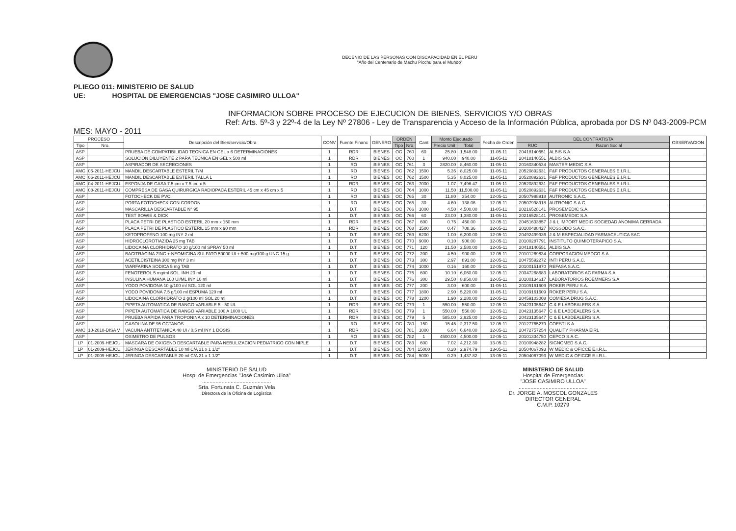DECENIO DE LAS PERSONAS CON DISCAPACIDAD EN EL PERU
"Año del Centenario de Machu Picchu para el Mundo"
PLIEGO 011: MINISTERIO DE SALUD
UE: HOSPITAL DE EMERGENCIAS "JOSE CASIMIRO ULLOA"
INFORMACION SOBRE PROCESO DE EJECUCION DE BIENES, SERVICIOS Y/O OBRAS
Ref: Arts. 5º-3 y 22º-4 de la Ley Nº 27806 - Ley de Transparencia y Acceso de la Información Pública, aprobada por DS Nº 043-2009-PCM
MES: MAYO - 2011
| PROCESO | | Descripción del Bien/servicio/Obra | CONV | Fuente Financ | GENERO | ORDEN | | Cant | Monto Ejecutado | | Fecha de Orden | DEL CONTRATISTA | | OBSERVACION |
| --- | --- | --- | --- | --- | --- | --- | --- | --- | --- | --- | --- | --- | --- | --- |
| Tipo | Nro. | | | | | Tipo | Nro. | | Precio Unit | Total | | RUC | Razon Social | |
| ASP | | PRUEBA DE COMPATIBILIDAD TECNICA EN GEL x 6 DETERMINACIONES | 1 | RDR | BIENES | OC | 760 | 60 | 25.80 | 1,548.00 | 11-05-11 | 20418140551 | ALBIS S.A. | |
| ASP | | SOLUCION DILUYENTE 2 PARA TECNICA EN GEL x 500 ml | 1 | RDR | BIENES | OC | 760 | 1 | 940.00 | 940.00 | 11-05-11 | 20418140551 | ALBIS S.A. | |
| ASP | | ASPIRADOR DE SECRECIONES | 1 | RO | BIENES | OC | 761 | 3 | 2820.00 | 8,460.00 | 11-05-11 | 20160340534 | MASTER MEDIC S.A. | |
| AMC | 06-2011-HEJCU | MANDIL DESCARTABLE ESTERIL T/M | 1 | RO | BIENES | OC | 762 | 1500 | 5.35 | 8,025.00 | 11-05-11 | 20520892631 | F&F PRODUCTOS GENERALES E.I.R.L. | |
| AMC | 06-2011-HEJCU | MANDIL DESCARTABLE ESTERIL TALLA L | 1 | RO | BIENES | OC | 762 | 1500 | 5.35 | 8,025.00 | 11-05-11 | 20520892631 | F&F PRODUCTOS GENERALES E.I.R.L. | |
| AMC | 04-2011-HEJCU | ESPONJA DE GASA 7.5 cm x 7.5 cm x 5 | 1 | RDR | BIENES | OC | 763 | 7000 | 1.07 | 7,496.47 | 11-05-11 | 20520892631 | F&F PRODUCTOS GENERALES E.I.R.L. | |
| AMC | 08-2011-HEJCU | COMPRESA DE GASA QUIRURGICA RADIOPACA ESTERIL 45 cm x 45 cm x 5 | 1 | RO | BIENES | OC | 764 | 1000 | 11.50 | 11,500.00 | 11-05-11 | 20520892631 | F&F PRODUCTOS GENERALES E.I.R.L. | |
| ASP | | FOTOCHECK DE PVC | 1 | RO | BIENES | OC | 765 | 30 | 11.80 | 354.00 | 12-05-11 | 20507998918 | AUTRONIC S.A.C. | |
| ASP | | PORTA FOTOCHECK CON CORDON | 1 | RO | BIENES | OC | 765 | 30 | 4.60 | 138.06 | 12-05-11 | 20507998918 | AUTRONIC S.A.C. | |
| ASP | | MASCARILLA DESCARTABLE N° 95 | 1 | D.T. | BIENES | OC | 766 | 1000 | 4.50 | 4,500.00 | 11-05-11 | 20216528141 | PROSEMEDIC S.A. | |
| ASP | | TEST BOWIE & DICK | 1 | D.T. | BIENES | OC | 766 | 60 | 23.00 | 1,380.00 | 11-05-11 | 20216528141 | PROSEMEDIC S.A. | |
| ASP | | PLACA PETRI DE PLASTICO ESTERIL 20 mm x 150 mm | 1 | RDR | BIENES | OC | 767 | 600 | 0.75 | 450.00 | 12-05-11 | 20451633857 | J & L IMPORT MEDIC SOCIEDAD ANONIMA CERRADA | |
| ASP | | PLACA PETRI DE PLASTICO ESTERIL 15 mm x 90 mm | 1 | RDR | BIENES | OC | 768 | 1500 | 0.47 | 708.36 | 12-05-11 | 20100488427 | KOSSODO S.A.C. | |
| ASP | | KETOPROFENO 100 mg INY 2 ml | 1 | D.T. | BIENES | OC | 769 | 6200 | 1.00 | 6,200.00 | 12-05-11 | 20492499936 | J & M ESPECIALIDAD FARMACEUTICA SAC | |
| ASP | | HIDROCLOROTIAZIDA 25 mg TAB | 1 | D.T. | BIENES | OC | 770 | 9000 | 0.10 | 900.00 | 12-05-11 | 20100287791 | INSTITUTO QUIMIOTERAPICO S.A. | |
| ASP | | LIDOCAINA CLORHIDRATO 10 g/100 ml SPRAY 50 ml | 1 | D.T. | BIENES | OC | 771 | 120 | 21.50 | 2,580.00 | 12-05-11 | 20418140551 | ALBIS S.A. | |
| ASP | | BACITRACINA ZINC + NEOMICINA SULFATO 50000 UI + 500 mg/100 g UNG 15 g | 1 | D.T. | BIENES | OC | 772 | 200 | 4.50 | 900.00 | 12-05-11 | 20101269834 | CORPORACION MEDCO S.A. | |
| ASP | | ACETILCISTEINA 300 mg INY 3 ml | 1 | D.T. | BIENES | OC | 773 | 300 | 2.97 | 891.00 | 12-05-11 | 20475592272 | INTI PERU S.A.C. | |
| ASP | | WARFARINA SODICA 5 mg TAB | 1 | D.T. | BIENES | OC | 774 | 1000 | 0.16 | 160.00 | 12-05-11 | 20100151970 | REFASA S.A.C. | |
| ASP | | FENOTEROL 5 mg/ml SOL. INH 20 ml | 1 | D.T. | BIENES | OC | 775 | 600 | 10.10 | 6,060.00 | 12-05-11 | 20347268683 | LABORATORIOS AC FARMA S.A. | |
| ASP | | INSULINA HUMANA 100 UI/ML INY 10 ml | 1 | D.T. | BIENES | OC | 776 | 300 | 29.50 | 8,850.00 | 12-05-11 | 20100134617 | LABORATORIOS ROEMMERS S.A. | |
| ASP | | YODO POVIDONA 10 g/100 ml SOL 120 ml | 1 | D.T. | BIENES | OC | 777 | 200 | 3.00 | 600.00 | 11-05-11 | 20109161609 | ROKER PERU S.A. | |
| ASP | | YODO POVIDONA 7.5 g/100 ml ESPUMA 120 ml | 1 | D.T. | BIENES | OC | 777 | 1800 | 2.90 | 5,220.00 | 11-05-11 | 20109161609 | ROKER PERU S.A. | |
| ASP | | LIDOCAINA CLORHIDRATO 2 g/100 ml SOL 20 ml | 1 | D.T. | BIENES | OC | 778 | 1200 | 1.90 | 2,280.00 | 12-05-11 | 20459103008 | COMIESA DRUG S.A.C. | |
| ASP | | PIPETA AUTOMATICA DE RANGO VARIABLE 5 - 50 UL | 1 | RDR | BIENES | OC | 779 | 1 | 550.00 | 550.00 | 12-05-11 | 20423135647 | C & E LABDEALERS S.A. | |
| ASP | | PIPETA AUTOMATICA DE RANGO VARIABLE 100 A 1000 UL | 1 | RDR | BIENES | OC | 779 | 1 | 550.00 | 550.00 | 12-05-11 | 20423135647 | C & E LABDEALERS S.A. | |
| ASP | | PRUEBA RAPIDA PARA TROPONINA x 10 DETERMINACIONES | 1 | RDR | BIENES | OC | 779 | 5 | 585.00 | 2,925.00 | 12-05-11 | 20423135647 | C & E LABDEALERS S.A. | |
| ASP | | GASOLINA DE 95 OCTANOS | 1 | RO | BIENES | OC | 780 | 150 | 15.45 | 2,317.50 | 12-05-11 | 20127765279 | COESTI S.A. | |
| AMC | 10-2010-DISA V | VACUNA ANTITETANICA 40 UI / 0.5 ml INY 1 DOSIS | 1 | RDR | BIENES | OC | 781 | 1000 | 6.64 | 6,640.00 | 12-05-11 | 20472757254 | QUALITY PHARMA EIRL | |
| ASP | | OXIMETRO DE PULSOS | 1 | RO | BIENES | OC | 782 | 1 | 4500.00 | 4,500.00 | 12-05-11 | 20101334750 | CEPCO S.A.C. | |
| LP | 01-2009-HEJCU | MASCARA DE OXIGENO DESCARTABLE PARA NEBULIZACION PEDIATRICO CON NIPLE | 1 | D.T. | BIENES | OC | 783 | 600 | 7.02 | 4,212.30 | 13-05-11 | 20100948282 | SIGNOMED S.A.C. | |
| LP | 01-2009-HEJCU | JERINGA DESCARTABLE 10 ml C/A 21 x 1 1/2" | 1 | D.T. | BIENES | OC | 784 | 15000 | 0.20 | 2,974.79 | 13-05-11 | 20504067093 | W MEDIC & OFICCE E.I.R.L. | |
| LP | 01-2009-HEJCU | JERINGA DESCARTABLE 20 ml C/A 21 x 1 1/2" | 1 | D.T. | BIENES | OC | 784 | 5000 | 0.29 | 1,437.82 | 13-05-11 | 20504067093 | W MEDIC & OFICCE E.I.R.L. | |
MINISTERIO DE SALUD
Hosp. de Emergencias "José Casimiro Ulloa"
..............................................
Srta. Fortunata C. Guzmán Vela
Directora de la Oficina de Logística
MINISTERIO DE SALUD
Hospital de Emergencias
"JOSE CASIMIRO ULLOA"
..............................................
Dr. JORGE A. MOSCOL GONZALES
DIRECTOR GENERAL
C.M.P. 10279